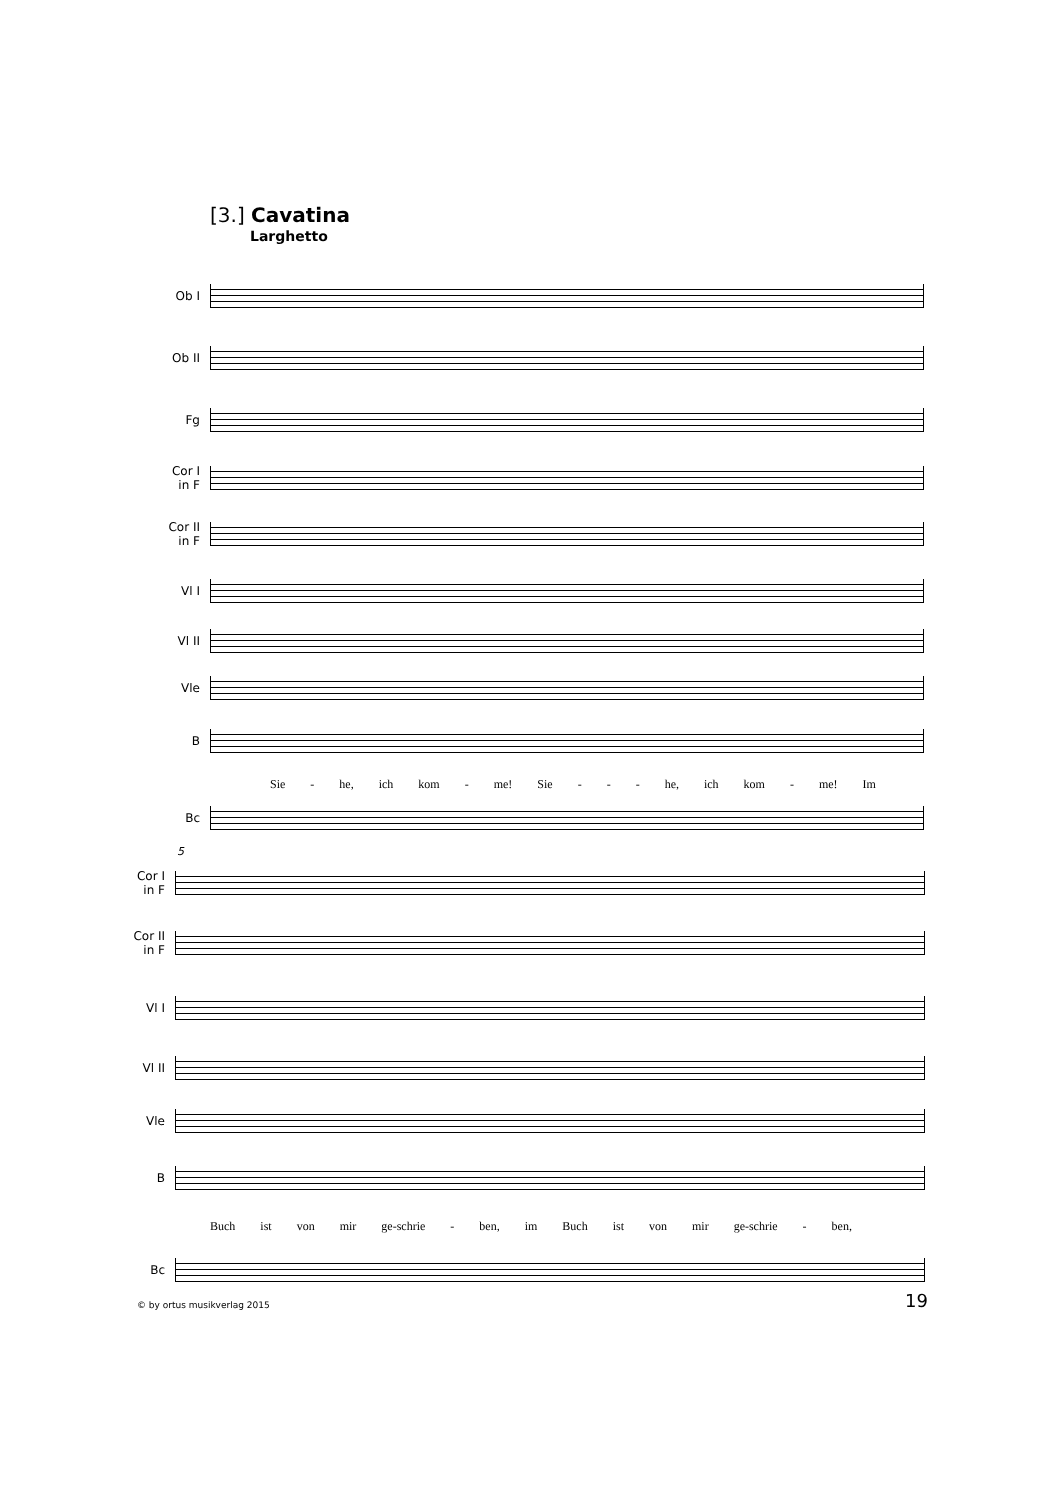[3.] Cavatina
Larghetto
Ob I
Ob II
Fg
Cor I in F
Cor II in F
Vl I
Vl II
Vle
B
Sie - he, ich kom - me! Sie - - - he, ich kom - me! Im
Bc
5
Cor I in F
Cor II in F
Vl I
Vl II
Vle
B
Buch ist von mir ge-schrie - ben, im Buch ist von mir ge-schrie - ben,
Bc
© by ortus musikverlag 2015 19